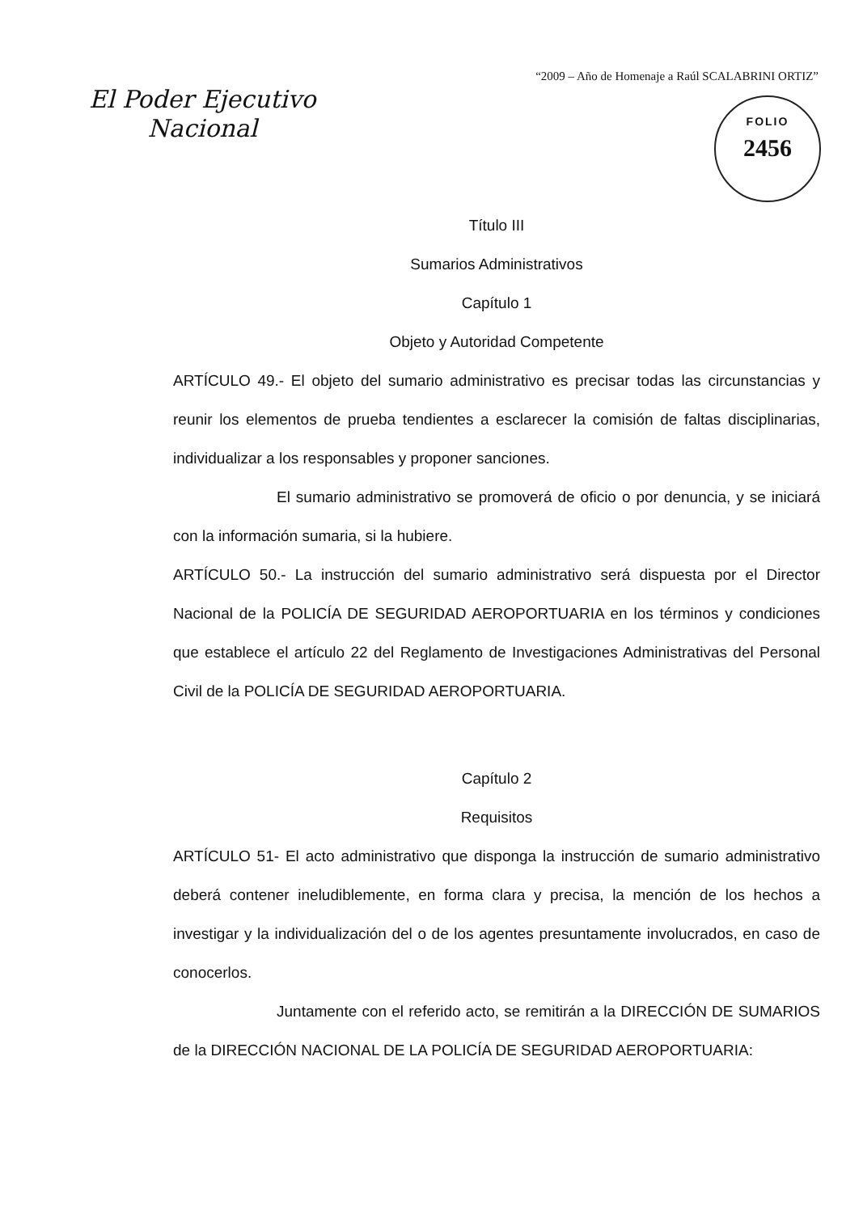“2009 – Año de Homenaje a Raúl SCALABRINI ORTIZ”
El Poder Ejecutivo
Nacional
FOLIO
2456
Título III
Sumarios Administrativos
Capítulo 1
Objeto y Autoridad Competente
ARTÍCULO 49.- El objeto del sumario administrativo es precisar todas las circunstancias y reunir los elementos de prueba tendientes a esclarecer la comisión de faltas disciplinarias, individualizar a los responsables y proponer sanciones.
El sumario administrativo se promoverá de oficio o por denuncia, y se iniciará con la información sumaria, si la hubiere.
ARTÍCULO 50.- La instrucción del sumario administrativo será dispuesta por el Director Nacional de la POLICÍA DE SEGURIDAD AEROPORTUARIA en los términos y condiciones que establece el artículo 22 del Reglamento de Investigaciones Administrativas del Personal Civil de la POLICÍA DE SEGURIDAD AEROPORTUARIA.
Capítulo 2
Requisitos
ARTÍCULO 51- El acto administrativo que disponga la instrucción de sumario administrativo deberá contener ineludiblemente, en forma clara y precisa, la mención de los hechos a investigar y la individualización del o de los agentes presuntamente involucrados, en caso de conocerlos.
Juntamente con el referido acto, se remitirán a la DIRECCIÓN DE SUMARIOS de la DIRECCIÓN NACIONAL DE LA POLICÍA DE SEGURIDAD AEROPORTUARIA: